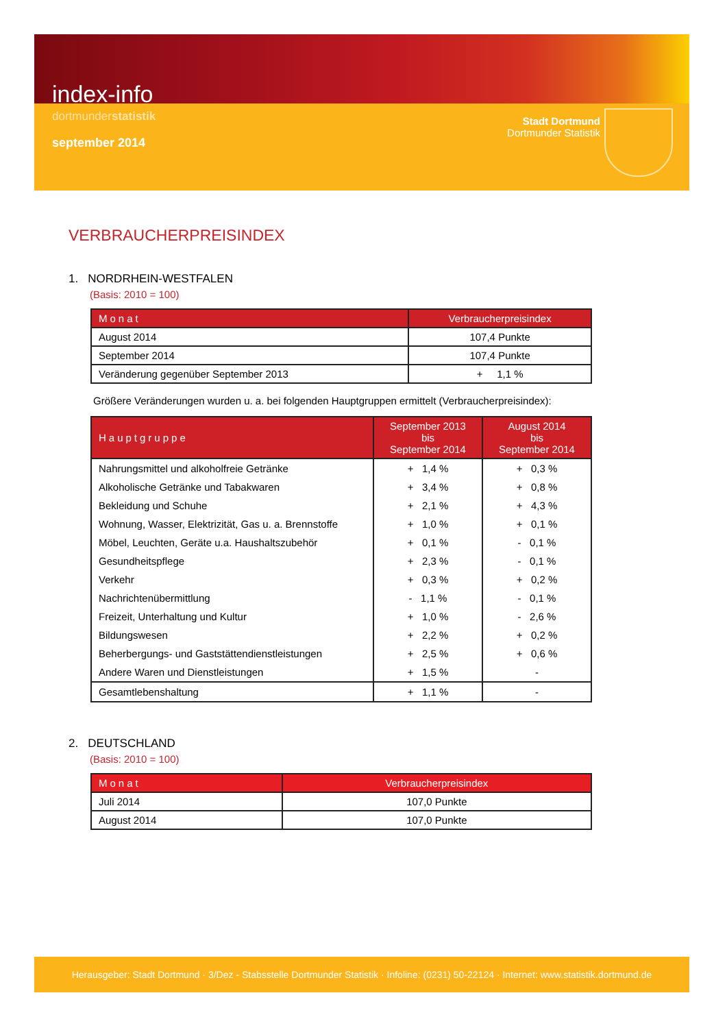index-info
dortmunderstatistik
september 2014
Stadt Dortmund
Dortmunder Statistik
VERBRAUCHERPREISINDEX
1. NORDRHEIN-WESTFALEN
(Basis: 2010 = 100)
| Monat | Verbraucherpreisindex |
| --- | --- |
| August 2014 | 107,4 Punkte |
| September 2014 | 107,4 Punkte |
| Veränderung gegenüber September 2013 | + 1,1 % |
Größere Veränderungen wurden u. a. bei folgenden Hauptgruppen ermittelt (Verbraucherpreisindex):
| Hauptgruppe | September 2013 bis September 2014 | August 2014 bis September 2014 |
| --- | --- | --- |
| Nahrungsmittel und alkoholfreie Getränke | + 1,4 % | + 0,3 % |
| Alkoholische Getränke und Tabakwaren | + 3,4 % | + 0,8 % |
| Bekleidung und Schuhe | + 2,1 % | + 4,3 % |
| Wohnung, Wasser, Elektrizität, Gas u. a. Brennstoffe | + 1,0 % | + 0,1 % |
| Möbel, Leuchten, Geräte u.a. Haushaltszubehör | + 0,1 % | - 0,1 % |
| Gesundheitspflege | + 2,3 % | - 0,1 % |
| Verkehr | + 0,3 % | + 0,2 % |
| Nachrichtenübermittlung | - 1,1 % | - 0,1 % |
| Freizeit, Unterhaltung und Kultur | + 1,0 % | - 2,6 % |
| Bildungswesen | + 2,2 % | + 0,2 % |
| Beherbergungs- und Gaststättendienstleistungen | + 2,5 % | + 0,6 % |
| Andere Waren und Dienstleistungen | + 1,5 % | - |
| Gesamtlebenshaltung | + 1,1 % | - |
2. DEUTSCHLAND
(Basis: 2010 = 100)
| Monat | Verbraucherpreisindex |
| --- | --- |
| Juli 2014 | 107,0 Punkte |
| August 2014 | 107,0 Punkte |
Herausgeber: Stadt Dortmund · 3/Dez - Stabsstelle Dortmunder Statistik · Infoline: (0231) 50-22124 · Internet: www.statistik.dortmund.de